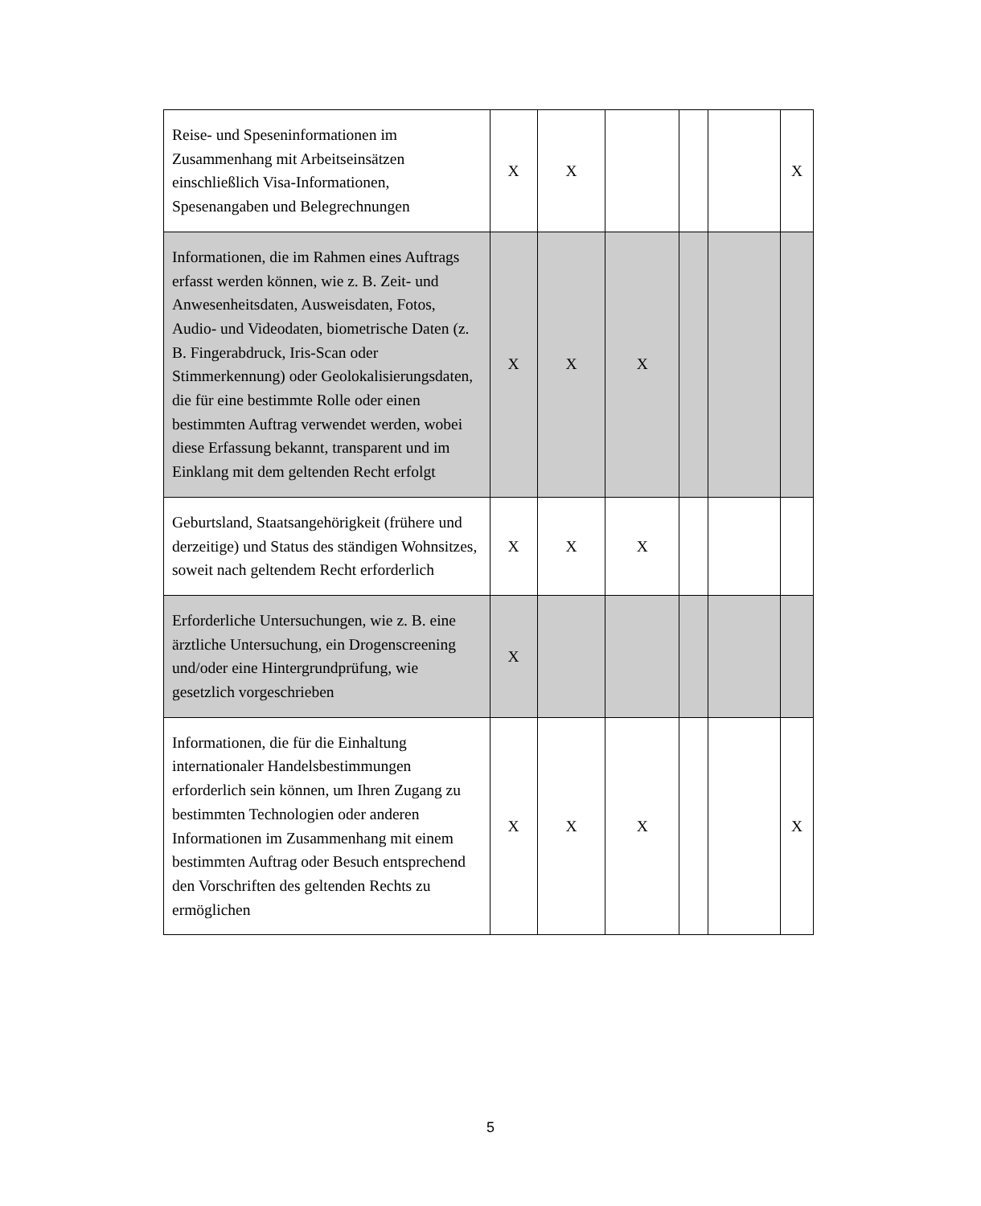| Reise- und Speseninformationen im Zusammenhang mit Arbeitseinsätzen einschließlich Visa-Informationen, Spesenangaben und Belegrechnungen | X | X | | | | X |
| Informationen, die im Rahmen eines Auftrags erfasst werden können, wie z. B. Zeit- und Anwesenheitsdaten, Ausweisdaten, Fotos, Audio- und Videodaten, biometrische Daten (z. B. Fingerabdruck, Iris-Scan oder Stimmerkennung) oder Geolokalisierungsdaten, die für eine bestimmte Rolle oder einen bestimmten Auftrag verwendet werden, wobei diese Erfassung bekannt, transparent und im Einklang mit dem geltenden Recht erfolgt | X | X | X | | | |
| Geburtsland, Staatsangehörigkeit (frühere und derzeitige) und Status des ständigen Wohnsitzes, soweit nach geltendem Recht erforderlich | X | X | X | | | |
| Erforderliche Untersuchungen, wie z. B. eine ärztliche Untersuchung, ein Drogenscreening und/oder eine Hintergrundprüfung, wie gesetzlich vorgeschrieben | X | | | | | |
| Informationen, die für die Einhaltung internationaler Handelsbestimmungen erforderlich sein können, um Ihren Zugang zu bestimmten Technologien oder anderen Informationen im Zusammenhang mit einem bestimmten Auftrag oder Besuch entsprechend den Vorschriften des geltenden Rechts zu ermöglichen | X | X | X | | | X |
5